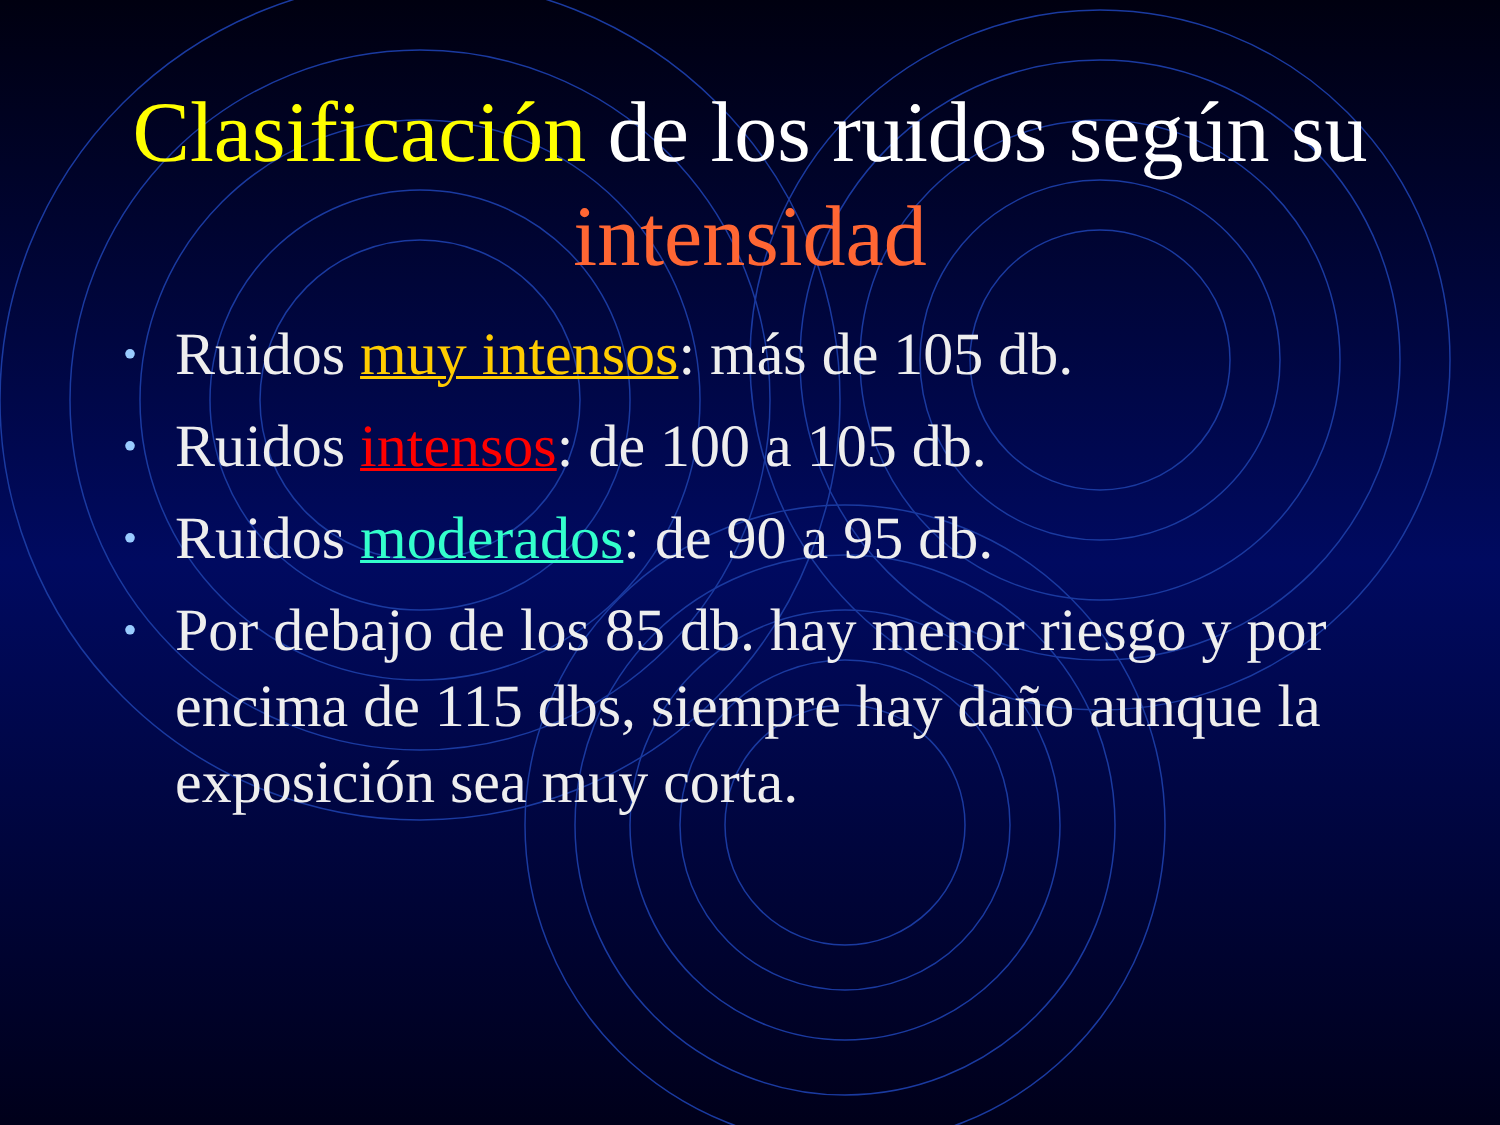Clasificación de los ruidos según su intensidad
• Ruidos muy intensos: más de 105 db.
• Ruidos intensos: de 100 a 105 db.
• Ruidos moderados: de 90 a 95 db.
• Por debajo de los 85 db. hay menor riesgo y por encima de 115 dbs, siempre hay daño aunque la exposición sea muy corta.